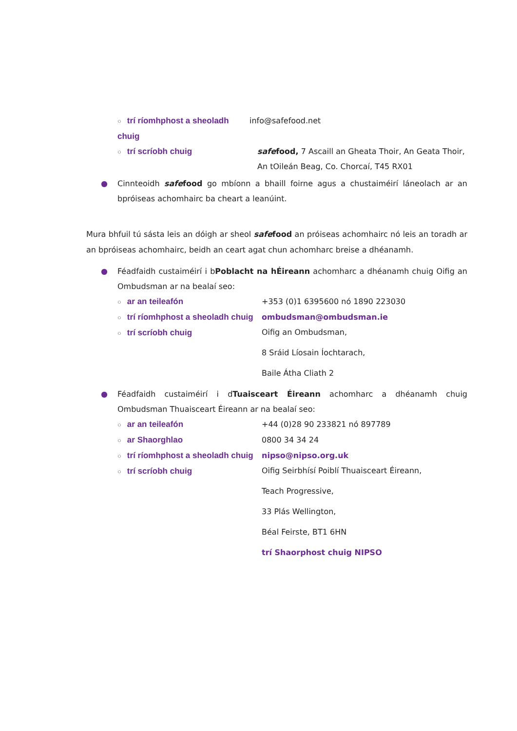○ trí ríomhphost a sheoladh chuig
info@safefood.net
○ trí scríobh chuig safefood, 7 Ascaill an Gheata Thoir, An Geata Thoir,
An tOileán Beag, Co. Chorcaí, T45 RX01
● Cinnteoidh safefood go mbíonn a bhaill foirne agus a chustaiméirí láneolach ar an bpróiseas achomhairc ba cheart a leanúint.
Mura bhfuil tú sásta leis an dóigh ar sheol safefood an próiseas achomhairc nó leis an toradh ar an bpróiseas achomhairc, beidh an ceart agat chun achomharc breise a dhéanamh.
● Féadfaidh custaiméirí i bPoblacht na hÉireann achomharc a dhéanamh chuig Oifig an Ombudsman ar na bealaí seo:
○ ar an teileafón +353 (0)1 6395600 nó 1890 223030
○ trí ríomhphost a sheoladh chuig
ombudsman@ombudsman.ie
○ trí scríobh chuig
Oifig an Ombudsman,
8 Sráid Líosain Íochtarach,
Baile Átha Cliath 2
● Féadfaidh custaiméirí i dTuaisceart Éireann achomharc a dhéanamh chuig Ombudsman Thuaisceart Éireann ar na bealaí seo:
○ ar an teileafón +44 (0)28 90 233821 nó 897789
○ ar Shaorghlao 0800 34 34 24
○ trí ríomhphost a sheoladh chuig
nipso@nipso.org.uk
○ trí scríobh chuig
Oifig Seirbhísí Poiblí Thuaisceart Éireann,
Teach Progressive,
33 Plás Wellington,
Béal Feirste, BT1 6HN
trí Shaorphost chuig NIPSO